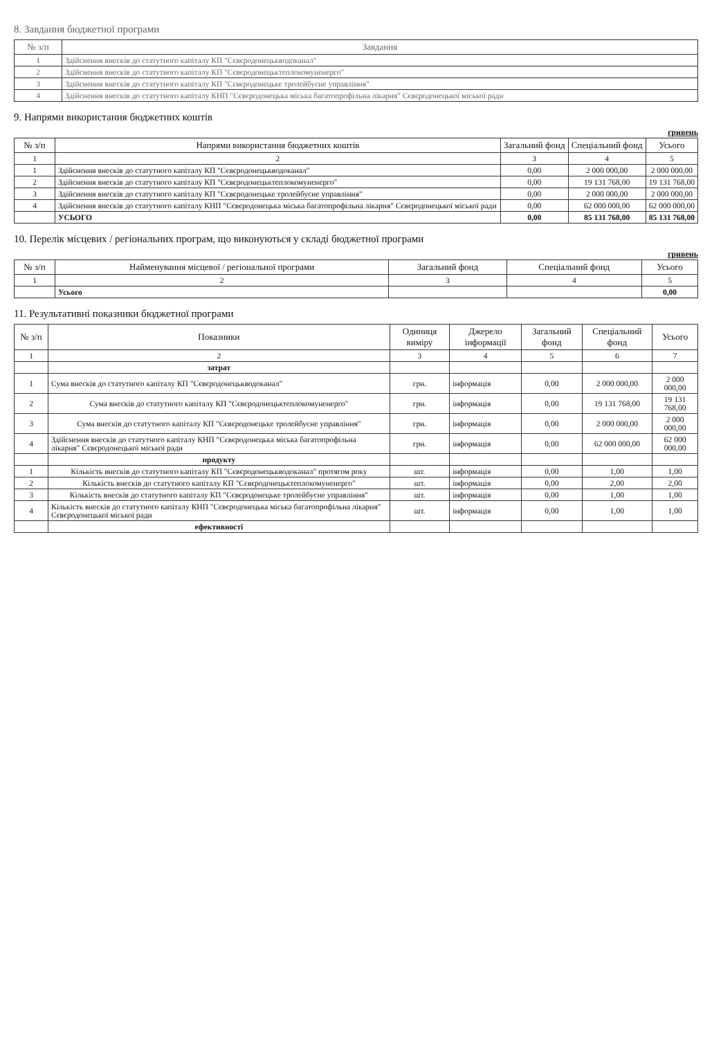8. Завдання бюджетної програми
| № з/п | Завдання |
| --- | --- |
| 1 | Здійснення внесків до статутного капіталу КП "Сєвєродонецькводоканал" |
| 2 | Здійснення внесків до статутного капіталу КП "Сєвєродонецьктеплокомуненерго" |
| 3 | Здійснення внесків до статутного капіталу КП "Сєвєродонецьке тролейбусне управління" |
| 4 | Здійснення внесків до статутного капіталу КНП "Сєвєродонецька міська багатопрофільна лікарня" Сєвєродонецької міської ради |
9. Напрями використання бюджетних коштів
гривень
| № з/п | Напрями використання бюджетних коштів | Загальний фонд | Спеціальний фонд | Усього |
| --- | --- | --- | --- | --- |
| 1 | 2 | 3 | 4 | 5 |
| 1 | Здійснення внесків до статутного капіталу КП "Сєвєродонецькводоканал" | 0,00 | 2 000 000,00 | 2 000 000,00 |
| 2 | Здійснення внесків до статутного капіталу КП "Сєвєродонецьктеплокомуненерго" | 0,00 | 19 131 768,00 | 19 131 768,00 |
| 3 | Здійснення внесків до статутного капіталу КП "Сєвєродонецьке тролейбусне управління" | 0,00 | 2 000 000,00 | 2 000 000,00 |
| 4 | Здійснення внесків до статутного капіталу КНП "Сєвєродонецька міська багатопрофільна лікарня" Сєвєродонецької міської ради | 0,00 | 62 000 000,00 | 62 000 000,00 |
| | УСЬОГО | 0,00 | 85 131 768,00 | 85 131 768,00 |
10. Перелік місцевих / регіональних програм, що виконуються у складі бюджетної програми
гривень
| № з/п | Найменування місцевої / регіональної програми | Загальний фонд | Спеціальний фонд | Усього |
| --- | --- | --- | --- | --- |
| 1 | 2 | 3 | 4 | 5 |
| | Усього | | | 0,00 |
11. Результативні показники бюджетної програми
| № з/п | Показники | Одиниця виміру | Джерело інформації | Загальний фонд | Спеціальний фонд | Усього |
| --- | --- | --- | --- | --- | --- | --- |
| 1 | 2 | 3 | 4 | 5 | 6 | 7 |
| | затрат | | | | | |
| 1 | Сума внесків до статутного капіталу КП "Сєвєродонецькводоканал" | грн. | інформація | 0,00 | 2 000 000,00 | 2 000 000,00 |
| 2 | Сума внесків до статутного капіталу КП "Сєвєродонецьктеплокомуненерго" | грн. | інформація | 0,00 | 19 131 768,00 | 19 131 768,00 |
| 3 | Сума внесків до статутного капіталу КП "Сєвєродонецьке тролейбусне управління" | грн. | інформація | 0,00 | 2 000 000,00 | 2 000 000,00 |
| 4 | Здійснення внесків до статутного капіталу КНП "Сєвєродонецька міська багатопрофільна лікарня" Сєвєродонецької міської ради | грн. | інформація | 0,00 | 62 000 000,00 | 62 000 000,00 |
| | продукту | | | | | |
| 1 | Кількість внесків до статутного капіталу КП "Сєвєродонецькводоканал" протягом року | шт. | інформація | 0,00 | 1,00 | 1,00 |
| 2 | Кількість внесків до статутного капіталу КП "Сєвєродонецьктеплокомуненерго" | шт. | інформація | 0,00 | 2,00 | 2,00 |
| 3 | Кількість внесків до статутного капіталу КП "Сєвєродонецьке тролейбусне управління" | шт. | інформація | 0,00 | 1,00 | 1,00 |
| 4 | Кількість внесків до статутного капіталу КНП "Сєвєродонецька міська багатопрофільна лікарня" Сєвєродонецької міської ради | шт. | інформація | 0,00 | 1,00 | 1,00 |
| | ефективності | | | | | |